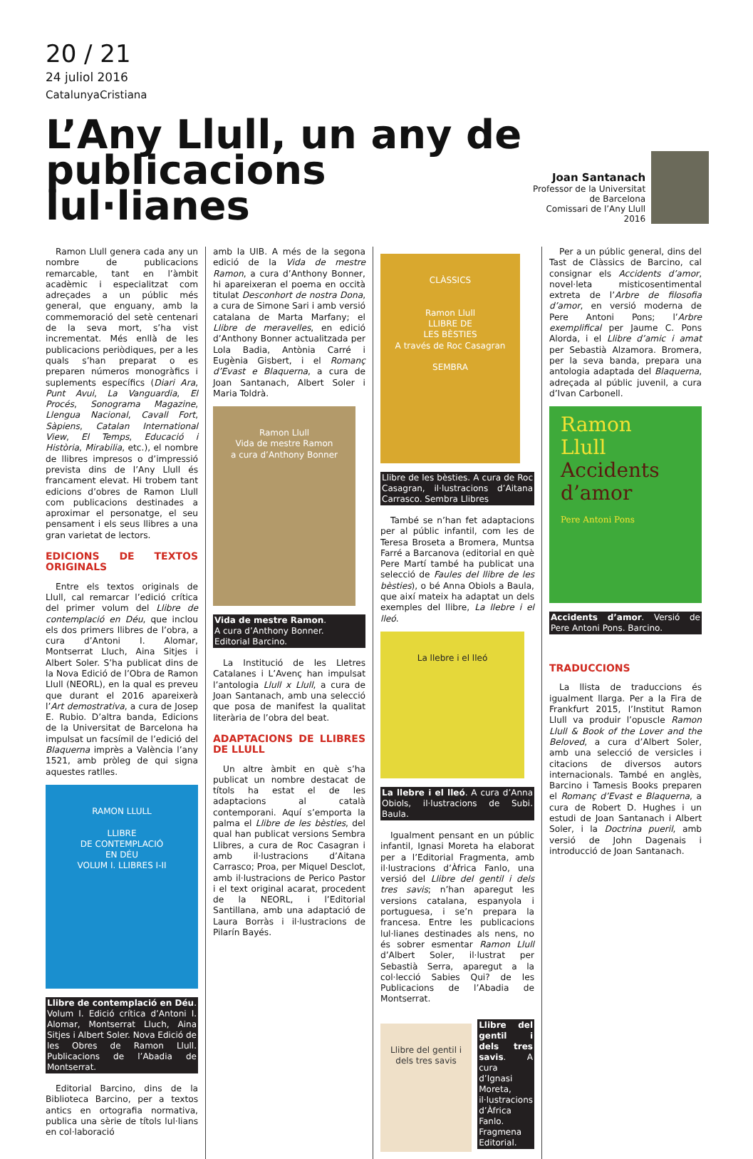20 / 21
24 juliol 2016
CatalunyaCristiana
L’Any Llull, un any de
publicacions lul·lianes
Joan Santanach
Professor de la Universitat
de Barcelona
Comissari de l’Any Llull 2016
Ramon Llull genera cada any un nombre de publicacions remarcable, tant en l’àmbit acadèmic i especialitzat com adreçades a un públic més general, que enguany, amb la commemoració del setè centenari de la seva mort, s’ha vist incrementat. Més enllà de les publicacions periòdiques, per a les quals s’han preparat o es preparen números monogràfics i suplements específics (Diari Ara, Punt Avui, La Vanguardia, El Procés, Sonograma Magazine, Llengua Nacional, Cavall Fort, Sàpiens, Catalan International View, El Temps, Educació i Història, Mirabilia, etc.), el nombre de llibres impresos o d’impressió prevista dins de l’Any Llull és francament elevat. Hi trobem tant edicions d’obres de Ramon Llull com publicacions destinades a aproximar el personatge, el seu pensament i els seus llibres a una gran varietat de lectors.
EDICIONS DE TEXTOS ORIGINALS
Entre els textos originals de Llull, cal remarcar l’edició crítica del primer volum del Llibre de contemplació en Déu, que inclou els dos primers llibres de l’obra, a cura d’Antoni I. Alomar, Montserrat Lluch, Aina Sitjes i Albert Soler. S’ha publicat dins de la Nova Edició de l’Obra de Ramon Llull (NEORL), en la qual es preveu que durant el 2016 apareixerà l’Art demostrativa, a cura de Josep E. Rubio. D’altra banda, Edicions de la Universitat de Barcelona ha impulsat un facsímil de l’edició del Blaquerna imprès a València l’any 1521, amb pròleg de qui signa aquestes ratlles.
RAMON LLULL
LLIBRE
DE CONTEMPLACIÓ
EN DÉU
VOLUM I. LLIBRES I-II
Llibre de contemplació en Déu. Volum I. Edició crítica d’Antoni I. Alomar, Montserrat Lluch, Aina Sitjes i Albert Soler. Nova Edició de les Obres de Ramon Llull. Publicacions de l’Abadia de Montserrat.
Editorial Barcino, dins de la Biblioteca Barcino, per a textos antics en ortografia normativa, publica una sèrie de títols lul·lians en col·laboració
amb la UIB. A més de la segona edició de la Vida de mestre Ramon, a cura d’Anthony Bonner, hi apareixeran el poema en occità titulat Desconhort de nostra Dona, a cura de Simone Sari i amb versió catalana de Marta Marfany; el Llibre de meravelles, en edició d’Anthony Bonner actualitzada per Lola Badia, Antònia Carré i Eugènia Gisbert, i el Romanç d’Evast e Blaquerna, a cura de Joan Santanach, Albert Soler i Maria Toldrà.
Ramon Llull
Vida de mestre Ramon
a cura d’Anthony Bonner
Vida de mestre Ramon.
A cura d’Anthony Bonner.
Editorial Barcino.
La Institució de les Lletres Catalanes i L’Avenç han impulsat l’antologia Llull x Llull, a cura de Joan Santanach, amb una selecció que posa de manifest la qualitat literària de l’obra del beat.
ADAPTACIONS DE LLIBRES DE LLULL
Un altre àmbit en què s’ha publicat un nombre destacat de títols ha estat el de les adaptacions al català contemporani. Aquí s’emporta la palma el Llibre de les bèsties, del qual han publicat versions Sembra Llibres, a cura de Roc Casagran i amb il·lustracions d’Aitana Carrasco; Proa, per Miquel Desclot, amb il·lustracions de Perico Pastor i el text original acarat, procedent de la NEORL, i l’Editorial Santillana, amb una adaptació de Laura Borràs i il·lustracions de Pilarín Bayés.
CLÀSSICS
Ramon Llull
LLIBRE DE
LES BÈSTIES
A través de Roc Casagran
SEMBRA
Llibre de les bèsties. A cura de Roc Casagran, il·lustracions d’Aitana Carrasco. Sembra Llibres
També se n’han fet adaptacions per al públic infantil, com les de Teresa Broseta a Bromera, Muntsa Farré a Barcanova (editorial en què Pere Martí també ha publicat una selecció de Faules del llibre de les bèsties), o bé Anna Obiols a Baula, que així mateix ha adaptat un dels exemples del llibre, La llebre i el lleó.
La llebre i el lleó
La llebre i el lleó. A cura d’Anna Obiols, il·lustracions de Subi. Baula.
Igualment pensant en un públic infantil, Ignasi Moreta ha elaborat per a l’Editorial Fragmenta, amb il·lustracions d’Àfrica Fanlo, una versió del Llibre del gentil i dels tres savis; n’han aparegut les versions catalana, espanyola i portuguesa, i se’n prepara la francesa. Entre les publicacions lul·lianes destinades als nens, no és sobrer esmentar Ramon Llull d’Albert Soler, il·lustrat per Sebastià Serra, aparegut a la col·lecció Sabies Qui? de les Publicacions de l’Abadia de Montserrat.
Llibre del gentil i dels tres savis
Llibre del gentil i dels tres savis. A cura d’Ignasi Moreta, il·lustracions d’Àfrica Fanlo. Fragmena Editorial.
Per a un públic general, dins del Tast de Clàssics de Barcino, cal consignar els Accidents d’amor, novel·leta misticosentimental extreta de l’Arbre de filosofia d’amor, en versió moderna de Pere Antoni Pons; l’Arbre exemplifical per Jaume C. Pons Alorda, i el Llibre d’amic i amat per Sebastià Alzamora. Bromera, per la seva banda, prepara una antologia adaptada del Blaquerna, adreçada al públic juvenil, a cura d’Ivan Carbonell.
Ramon
Llull
Accidents d’amor
Pere Antoni Pons
Accidents d’amor. Versió de Pere Antoni Pons. Barcino.
TRADUCCIONS
La llista de traduccions és igualment llarga. Per a la Fira de Frankfurt 2015, l’Institut Ramon Llull va produir l’opuscle Ramon Llull & Book of the Lover and the Beloved, a cura d’Albert Soler, amb una selecció de versicles i citacions de diversos autors internacionals. També en anglès, Barcino i Tamesis Books preparen el Romanç d’Evast e Blaquerna, a cura de Robert D. Hughes i un estudi de Joan Santanach i Albert Soler, i la Doctrina pueril, amb versió de John Dagenais i introducció de Joan Santanach.